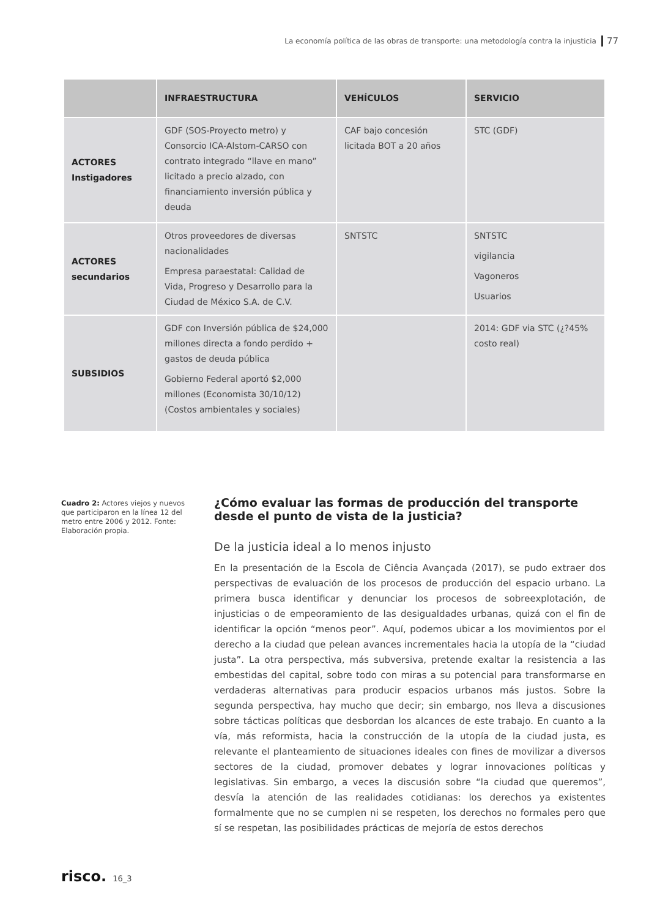La economía política de las obras de transporte: una metodología contra la injusticia 77
| | INFRAESTRUCTURA | VEHÍCULOS | SERVICIO |
| --- | --- | --- | --- |
| ACTORES Instigadores | GDF (SOS-Proyecto metro) y Consorcio ICA-Alstom-CARSO con contrato integrado “llave en mano” licitado a precio alzado, con financiamiento inversión pública y deuda | CAF bajo concesión licitada BOT a 20 años | STC (GDF) |
| ACTORES secundarios | Otros proveedores de diversas nacionalidades Empresa paraestatal: Calidad de Vida, Progreso y Desarrollo para la Ciudad de México S.A. de C.V. | SNTSTC | SNTSTC vigilancia Vagoneros Usuarios |
| SUBSIDIOS | GDF con Inversión pública de $24,000 millones directa a fondo perdido + gastos de deuda pública Gobierno Federal aportó $2,000 millones (Economista 30/10/12) (Costos ambientales y sociales) | | 2014: GDF via STC (¿?45% costo real) |
Cuadro 2: Actores viejos y nuevos que participaron en la línea 12 del metro entre 2006 y 2012. Fonte: Elaboración propia.
¿Cómo evaluar las formas de producción del transporte desde el punto de vista de la justicia?
De la justicia ideal a lo menos injusto
En la presentación de la Escola de Ciência Avançada (2017), se pudo extraer dos perspectivas de evaluación de los procesos de producción del espacio urbano. La primera busca identificar y denunciar los procesos de sobreexplotación, de injusticias o de empeoramiento de las desigualdades urbanas, quizá con el fin de identificar la opción “menos peor”. Aquí, podemos ubicar a los movimientos por el derecho a la ciudad que pelean avances incrementales hacia la utopía de la “ciudad justa”. La otra perspectiva, más subversiva, pretende exaltar la resistencia a las embestidas del capital, sobre todo con miras a su potencial para transformarse en verdaderas alternativas para producir espacios urbanos más justos. Sobre la segunda perspectiva, hay mucho que decir; sin embargo, nos lleva a discusiones sobre tácticas políticas que desbordan los alcances de este trabajo. En cuanto a la vía, más reformista, hacia la construcción de la utopía de la ciudad justa, es relevante el planteamiento de situaciones ideales con fines de movilizar a diversos sectores de la ciudad, promover debates y lograr innovaciones políticas y legislativas. Sin embargo, a veces la discusión sobre “la ciudad que queremos”, desvía la atención de las realidades cotidianas: los derechos ya existentes formalmente que no se cumplen ni se respeten, los derechos no formales pero que sí se respetan, las posibilidades prácticas de mejoría de estos derechos
risco. 16_3